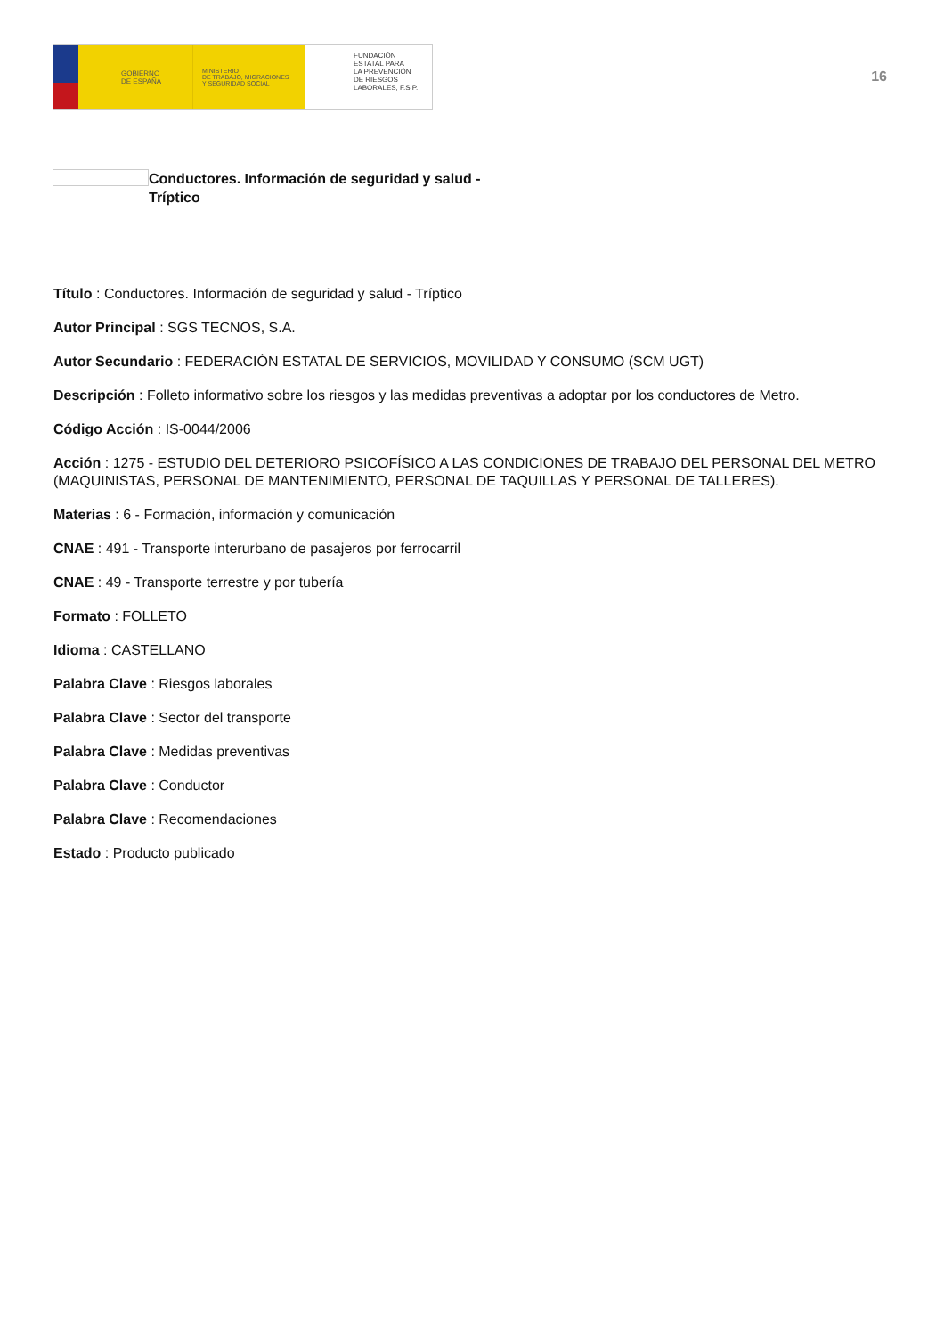GOBIERNO
DE ESPAÑA
MINISTERIO
DE TRABAJO, MIGRACIONES
Y SEGURIDAD SOCIAL
FUNDACIÓN
ESTATAL PARA
LA PREVENCIÓN
DE RIESGOS
LABORALES, F.S.P.
16
Conductores. Información de seguridad y salud - Tríptico
Título : Conductores. Información de seguridad y salud - Tríptico
Autor Principal : SGS TECNOS, S.A.
Autor Secundario : FEDERACIÓN ESTATAL DE SERVICIOS, MOVILIDAD Y CONSUMO (SCM UGT)
Descripción : Folleto informativo sobre los riesgos y las medidas preventivas a adoptar por los conductores de Metro.
Código Acción : IS-0044/2006
Acción : 1275 - ESTUDIO DEL DETERIORO PSICOFÍSICO A LAS CONDICIONES DE TRABAJO DEL PERSONAL DEL METRO (MAQUINISTAS, PERSONAL DE MANTENIMIENTO, PERSONAL DE TAQUILLAS Y PERSONAL DE TALLERES).
Materias : 6 - Formación, información y comunicación
CNAE : 491 - Transporte interurbano de pasajeros por ferrocarril
CNAE : 49 - Transporte terrestre y por tubería
Formato : FOLLETO
Idioma : CASTELLANO
Palabra Clave : Riesgos laborales
Palabra Clave : Sector del transporte
Palabra Clave : Medidas preventivas
Palabra Clave : Conductor
Palabra Clave : Recomendaciones
Estado : Producto publicado